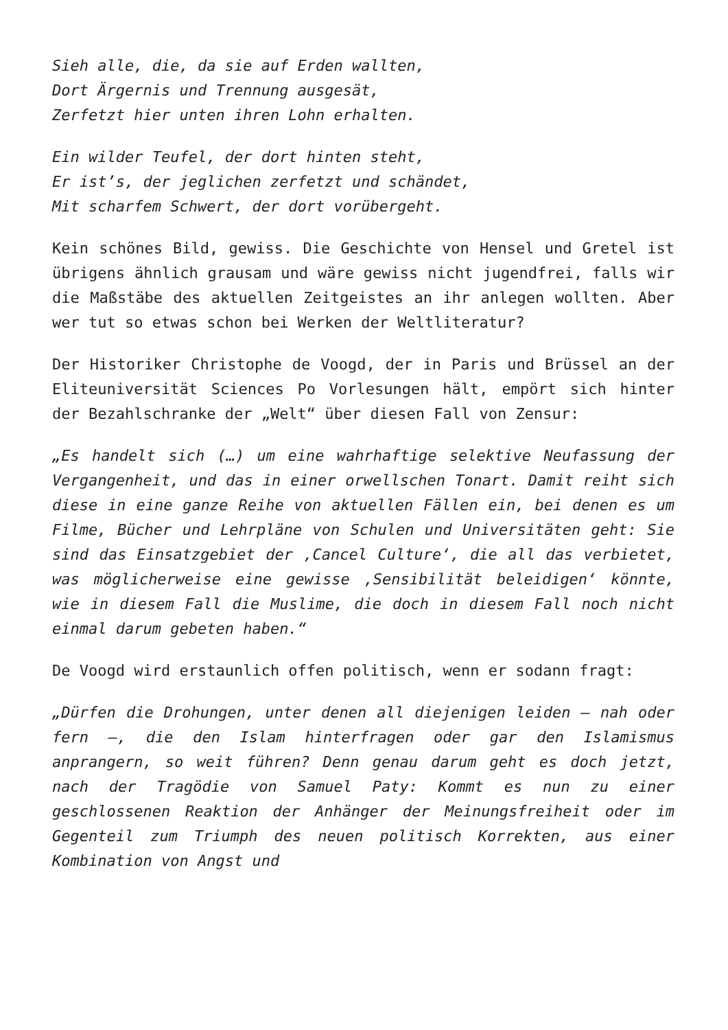Sieh alle, die, da sie auf Erden wallten,
Dort Ärgernis und Trennung ausgesät,
Zerfetzt hier unten ihren Lohn erhalten.
Ein wilder Teufel, der dort hinten steht,
Er ist’s, der jeglichen zerfetzt und schändet,
Mit scharfem Schwert, der dort vorübergeht.
Kein schönes Bild, gewiss. Die Geschichte von Hensel und Gretel ist übrigens ähnlich grausam und wäre gewiss nicht jugendfrei, falls wir die Maßstäbe des aktuellen Zeitgeistes an ihr anlegen wollten. Aber wer tut so etwas schon bei Werken der Weltliteratur?
Der Historiker Christophe de Voogd, der in Paris und Brüssel an der Eliteuniversität Sciences Po Vorlesungen hält, empört sich hinter der Bezahlschranke der „Welt“ über diesen Fall von Zensur:
„Es handelt sich (…) um eine wahrhaftige selektive Neufassung der Vergangenheit, und das in einer orwellschen Tonart. Damit reiht sich diese in eine ganze Reihe von aktuellen Fällen ein, bei denen es um Filme, Bücher und Lehrpläne von Schulen und Universitäten geht: Sie sind das Einsatzgebiet der ‚Cancel Culture‘, die all das verbietet, was möglicherweise eine gewisse ‚Sensibilität beleidigen‘ könnte, wie in diesem Fall die Muslime, die doch in diesem Fall noch nicht einmal darum gebeten haben.“
De Voogd wird erstaunlich offen politisch, wenn er sodann fragt:
„Dürfen die Drohungen, unter denen all diejenigen leiden – nah oder fern –, die den Islam hinterfragen oder gar den Islamismus anprangern, so weit führen? Denn genau darum geht es doch jetzt, nach der Tragödie von Samuel Paty: Kommt es nun zu einer geschlossenen Reaktion der Anhänger der Meinungsfreiheit oder im Gegenteil zum Triumph des neuen politisch Korrekten, aus einer Kombination von Angst und